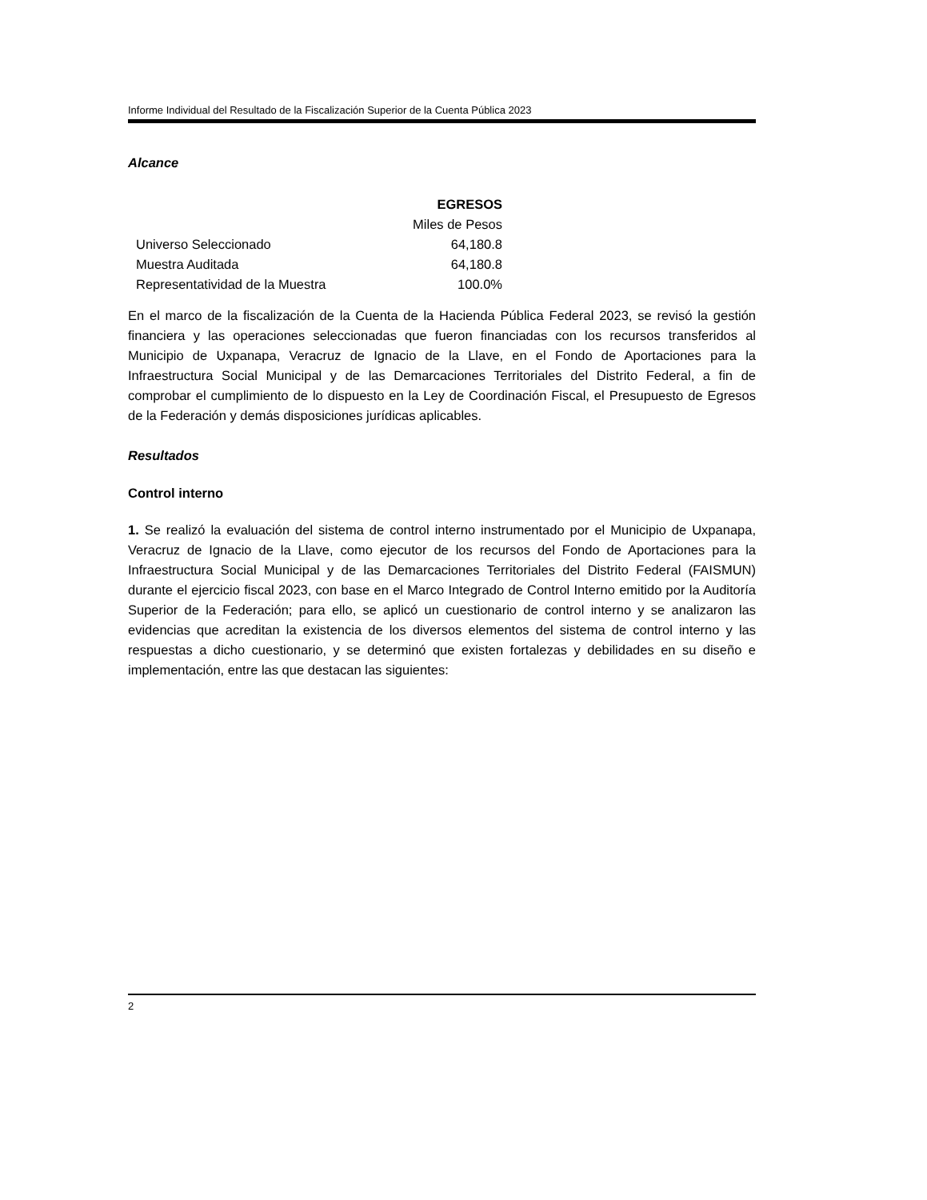Informe Individual del Resultado de la Fiscalización Superior de la Cuenta Pública 2023
Alcance
| | EGRESOS |
| | Miles de Pesos |
| Universo Seleccionado | 64,180.8 |
| Muestra Auditada | 64,180.8 |
| Representatividad de la Muestra | 100.0% |
En el marco de la fiscalización de la Cuenta de la Hacienda Pública Federal 2023, se revisó la gestión financiera y las operaciones seleccionadas que fueron financiadas con los recursos transferidos al Municipio de Uxpanapa, Veracruz de Ignacio de la Llave, en el Fondo de Aportaciones para la Infraestructura Social Municipal y de las Demarcaciones Territoriales del Distrito Federal, a fin de comprobar el cumplimiento de lo dispuesto en la Ley de Coordinación Fiscal, el Presupuesto de Egresos de la Federación y demás disposiciones jurídicas aplicables.
Resultados
Control interno
1. Se realizó la evaluación del sistema de control interno instrumentado por el Municipio de Uxpanapa, Veracruz de Ignacio de la Llave, como ejecutor de los recursos del Fondo de Aportaciones para la Infraestructura Social Municipal y de las Demarcaciones Territoriales del Distrito Federal (FAISMUN) durante el ejercicio fiscal 2023, con base en el Marco Integrado de Control Interno emitido por la Auditoría Superior de la Federación; para ello, se aplicó un cuestionario de control interno y se analizaron las evidencias que acreditan la existencia de los diversos elementos del sistema de control interno y las respuestas a dicho cuestionario, y se determinó que existen fortalezas y debilidades en su diseño e implementación, entre las que destacan las siguientes:
2